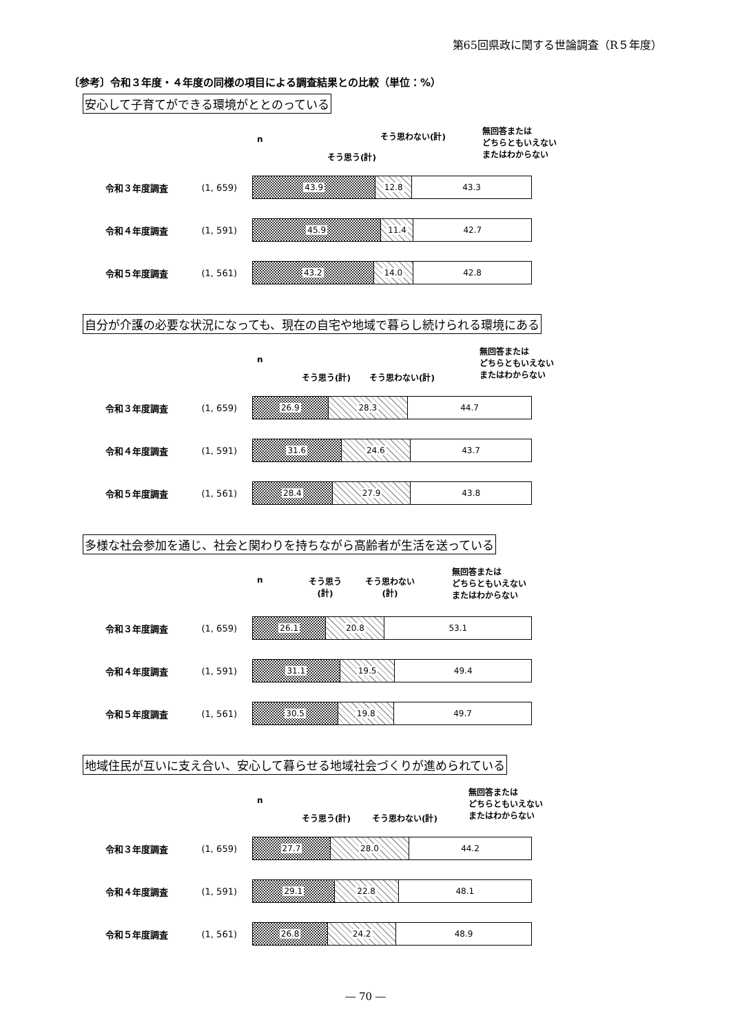第65回県政に関する世論調査（R５年度）
〔参考〕令和３年度・４年度の同様の項目による調査結果との比較（単位：%）
安心して子育てができる環境がととのっている
n
そう思う(計)
そう思わない(計)
無回答または
どちらともいえない
またはわからない
令和３年度調査 (1, 659)
43.9 12.8 43.3
令和４年度調査 (1, 591)
45.9 11.4 42.7
令和５年度調査 (1, 561)
43.2 14.0 42.8
自分が介護の必要な状況になっても、現在の自宅や地域で暮らし続けられる環境にある
n
そう思う(計) そう思わない(計)
無回答または
どちらともいえない
またはわからない
令和３年度調査 (1, 659)
26.9 28.3 44.7
令和４年度調査 (1, 591)
31.6 24.6 43.7
令和５年度調査 (1, 561)
28.4 27.9 43.8
多様な社会参加を通じ、社会と関わりを持ちながら高齢者が生活を送っている
n そう思う
(計)
そう思わない
(計)
無回答または
どちらともいえない
またはわからない
令和３年度調査 (1, 659)
26.1 20.8 53.1
令和４年度調査 (1, 591)
31.1 19.5 49.4
令和５年度調査 (1, 561)
30.5 19.8 49.7
地域住民が互いに支え合い、安心して暮らせる地域社会づくりが進められている
n
そう思う(計) そう思わない(計)
無回答または
どちらともいえない
またはわからない
令和３年度調査 (1, 659)
27.7 28.0 44.2
令和４年度調査 (1, 591)
29.1 22.8 48.1
令和５年度調査 (1, 561)
26.8 24.2 48.9
― 70 ―